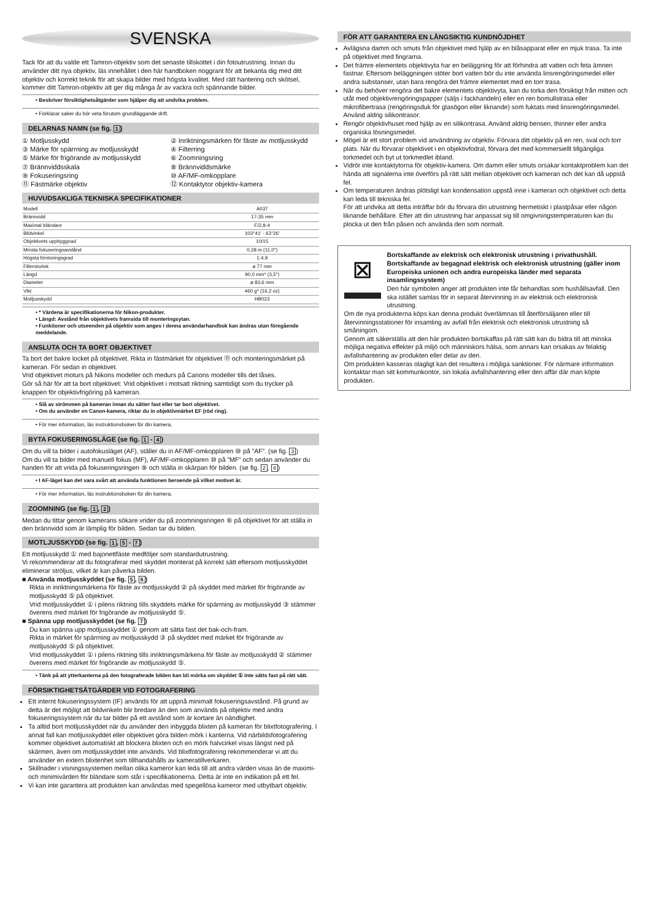SVENSKA
Tack för att du valde ett Tamron-objektiv som det senaste tillskottet i din fotoutrustning. Innan du använder ditt nya objektiv, läs innehållet i den här handboken noggrant för att bekanta dig med ditt objektiv och korrekt teknik för att skapa bilder med högsta kvalitet. Med rätt hantering och skötsel, kommer ditt Tamron-objektiv att ger dig många år av vackra och spännande bilder.
• Beskriver försiktighetsåtgärder som hjälper dig att undvika problem.
• Förklarar saker du bör veta förutom grundläggande drift.
DELARNAS NAMN (se fig. 1)
① Motljusskydd ② Inriktningsmärken för fäste av motljusskydd ③ Märke för spärrning av motljusskydd ④ Filterring ⑤ Märke för frigörande av motljusskydd ⑥ Zoomningsring ⑦ Brännviddsskala ⑧ Brännviddsmärke ⑨ Fokuseringsring ⑩ AF/MF-omkopplare ⑪ Fästmärke objektiv ⑫ Kontaktytor objektiv-kamera
HUVUDSAKLIGA TEKNISKA SPECIFIKATIONER
| Modell | A037 |
| Brännvidd | 17-35 mm |
| Maximal bländare | F/2,8-4 |
| Bildvinkel | 103°41' - 63°26' |
| Objektivets uppbyggnad | 10/15 |
| Minsta fokuseringsavstånd | 0,28 m (11,0") |
| Högsta förstoringsgrad | 1:4,9 |
| Filterstorlek | ø 77 mm |
| Längd | 90,0 mm* (3,5") |
| Diameter | ø 83,6 mm |
| Vikt | 460 g* (16,2 oz) |
| Motljusskydd | HB023 |
• * Värdena är specifikationerna för Nikon-produkter.
• Längd: Avstånd från objektivets framsida till monteringsytan.
• Funktioner och utseenden på objektiv som anges i denna användarhandbok kan ändras utan föregående meddelande.
ANSLUTA OCH TA BORT OBJEKTIVET
Ta bort det bakre locket på objektivet. Rikta in fästmärket för objektivet ⑪ och monteringsmärket på kameran. För sedan in objektivet.
Vrid objektivet moturs på Nikons modeller och medurs på Canons modeller tills det låses.
Gör så här för att ta bort objektivet: Vrid objektivet i motsatt riktning samtidigt som du trycker på knappen för objektivfrigöring på kameran.
• Slå av strömmen på kameran innan du sätter fast eller tar bort objektivet.
• Om du använder en Canon-kamera, riktar du in objektivmärket EF (röd ring).
• För mer information, läs instruktionsboken för din kamera.
BYTA FOKUSERINGSLÄGE (se fig. 1 - 4)
Om du vill ta bilder i autofokusläget (AF), ställer du in AF/MF-omkopplaren ⑩ på ”AF”. (se fig. 3)
Om du vill ta bilder med manuell fokus (MF), AF/MF-omkopplaren ⑩ på ”MF” och sedan använder du handen för att vrida på fokuseringsringen ⑨ och ställa in skärpan för bilden. (se fig. 2, 4)
• I AF-läget kan det vara svårt att använda funktionen beroende på vilket motivet är.
• För mer information, läs instruktionsboken för din kamera.
ZOOMNING (se fig. 1, 2)
Medan du tittar genom kamerans sökare vrider du på zoomningsringen ⑥ på objektivet för att ställa in den brännvidd som är lämplig för bilden. Sedan tar du bilden.
MOTLJUSSKYDD (se fig. 1, 5 - 7)
Ett motljusskydd ① med bajonettfäste medföljer som standardutrustning.
Vi rekommenderar att du fotograferar med skyddet monterat på korrekt sätt eftersom motljusskyddet eliminerar ströljus, vilket är kan påverka bilden.
■ Använda motljusskyddet (se fig. 5, 6)
Rikta in inriktningsmärkena för fäste av motljusskydd ② på skyddet med märket för frigörande av motljusskydd ⑤ på objektivet.
Vrid motljusskyddet ① i pilens riktning tills skyddets märke för spärrning av motljusskydd ③ stämmer överens med märket för frigörande av motljusskydd ⑤.
■ Spänna upp motljusskyddet (se fig. 7)
Du kan spänna upp motljusskyddet ① genom att sätta fast det bak-och-fram.
Rikta in märket för spärrning av motljusskydd ③ på skyddet med märket för frigörande av motljusskydd ⑤ på objektivet.
Vrid motljusskyddet ① i pilens riktning tills inriktningsmärkena för fäste av motljusskydd ② stämmer överens med märket för frigörande av motljusskydd ⑤.
• Tänk på att ytterkanterna på den fotograferade bilden kan bli mörka om skyddet ① inte sätts fast på rätt sätt.
FÖRSIKTIGHETSÅTGÄRDER VID FOTOGRAFERING
Ett internt fokuseringssystem (IF) används för att uppnå minimalt fokuseringsavstånd. På grund av detta är det möjligt att bildvinkeln blir bredare än den som används på objektiv med andra fokuseringssystem när du tar bilder på ett avstånd som är kortare än oändlighet.
Ta alltid bort motljusskyddet när du använder den inbyggda blixten på kameran för blixtfotografering. I annat fall kan motljusskyddet eller objektivet göra bilden mörk i kanterna. Vid närbildsfotografering kommer objektivet automatiskt att blockera blixten och en mörk halvcirkel visas längst ned på skärmen, även om motljusskyddet inte används. Vid blixtfotografering rekommenderar vi att du använder en extern blixtenhet som tillhandahålls av kameratillverkaren.
Skillnader i visningssystemen mellan olika kameror kan leda till att andra värden visas än de maximi- och minimivärden för bländare som står i specifikationerna. Detta är inte en indikation på ett fel.
Vi kan inte garantera att produkten kan användas med spegellösa kameror med utbytbart objektiv.
FÖR ATT GARANTERA EN LÅNGSIKTIG KUNDNÖJDHET
Avlägsna damm och smuts från objektivet med hjälp av en blåsapparat eller en mjuk trasa. Ta inte på objektivet med fingrarna.
Det främre elementets objektivyta har en beläggning för att förhindra att vatten och feta ämnen fastnar. Eftersom beläggningen stöter bort vatten bör du inte använda linsrengöringsmedel eller andra substanser, utan bara rengöra det främre elementet med en torr trasa.
När du behöver rengöra det bakre elementets objektivyta, kan du torka den försiktigt från mitten och utåt med objektivrengöringspapper (säljs i fackhandeln) eller en ren bomullstrasa eller mikrofibertrasa (rengöringsduk för glasögon eller liknande) som fuktats med linsrengöringsmedel. Använd aldrig silikontrasor.
Rengör objektivhuset med hjälp av en silikontrasa. Använd aldrig bensen, thinner eller andra organiska lösningsmedel.
Mögel är ett stort problem vid användning av objektiv. Förvara ditt objektiv på en ren, sval och torr plats. När du förvarar objektivet i en objektivfodral, förvara det med kommersiellt tillgängliga torkmedel och byt ut torkmedlet ibland.
Vidrör inte kontaktytorna för objektiv-kamera. Om damm eller smuts orsakar kontaktproblem kan det hända att signalerna inte överförs på rätt sätt mellan objektivet och kameran och det kan då uppstå fel.
Om temperaturen ändras plötsligt kan kondensation uppstå inne i kameran och objektivet och detta kan leda till tekniska fel.
För att undvika att detta inträffar bör du förvara din utrustning hermetiskt i plastpåsar eller någon liknande behållare. Efter att din utrustning har anpassat sig till omgivningstemperaturen kan du plocka ut den från påsen och använda den som normalt.
⊠
Bortskaffande av elektrisk och elektronisk utrustning i privathushåll.
Bortskaffande av begagnad elektrisk och elektronisk utrustning (gäller inom Europeiska unionen och andra europeiska länder med separata insamlingssystem)
Den här symbolen anger att produkten inte får behandlas som hushållsavfall. Den ska istället samlas för in separat återvinning in av elektrisk och elektronisk utrustning.
Om de nya produkterna köps kan denna produkt överlämnas till återförsäljaren eller till återvinningsstationer för insamling av avfall från elektrisk och elektronisk utrustning så småningom.
Genom att säkerställa att den här produkten bortskaffas på rätt sätt kan du bidra till att minska möjliga negativa effekter på miljö och människors hälsa, som annars kan orsakas av felaktig avfallshantering av produkten eller delar av den.
Om produkten kasseras olagligt kan det resultera i möjliga sanktioner. För närmare information kontaktar man sitt kommunkontor, sin lokala avfallshantering eller den affär där man köpte produkten.